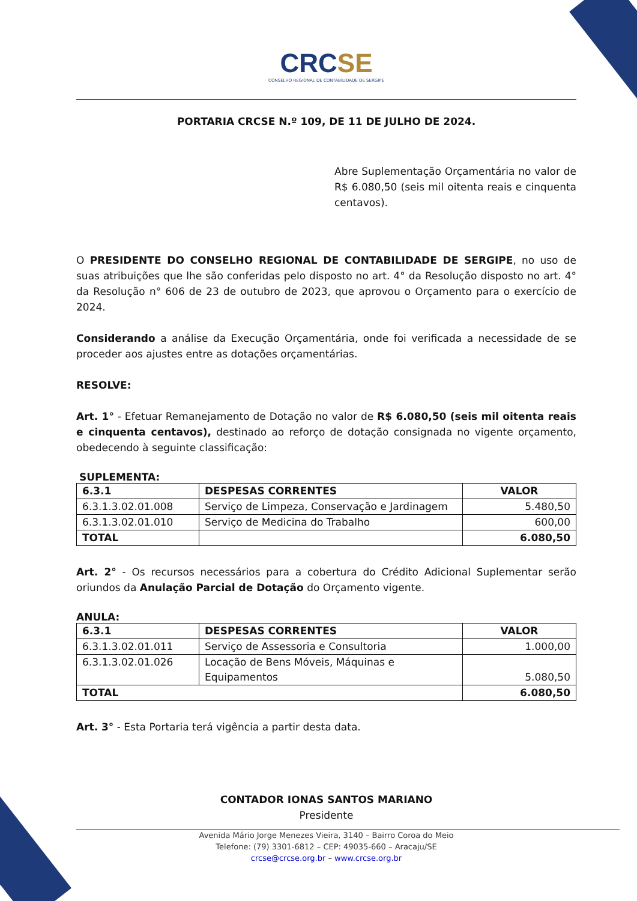CRCSE
CONSELHO REGIONAL DE CONTABILIDADE DE SERGIPE
PORTARIA CRCSE N.º 109, DE 11 DE JULHO DE 2024.
Abre Suplementação Orçamentária no valor de R$ 6.080,50 (seis mil oitenta reais e cinquenta centavos).
O PRESIDENTE DO CONSELHO REGIONAL DE CONTABILIDADE DE SERGIPE, no uso de suas atribuições que lhe são conferidas pelo disposto no art. 4° da Resolução disposto no art. 4° da Resolução n° 606 de 23 de outubro de 2023, que aprovou o Orçamento para o exercício de 2024.
Considerando a análise da Execução Orçamentária, onde foi verificada a necessidade de se proceder aos ajustes entre as dotações orçamentárias.
RESOLVE:
Art. 1° - Efetuar Remanejamento de Dotação no valor de R$ 6.080,50 (seis mil oitenta reais e cinquenta centavos), destinado ao reforço de dotação consignada no vigente orçamento, obedecendo à seguinte classificação:
SUPLEMENTA:
| 6.3.1 | DESPESAS CORRENTES | VALOR |
| --- | --- | --- |
| 6.3.1.3.02.01.008 | Serviço de Limpeza, Conservação e Jardinagem | 5.480,50 |
| 6.3.1.3.02.01.010 | Serviço de Medicina do Trabalho | 600,00 |
| TOTAL | | 6.080,50 |
Art. 2° - Os recursos necessários para a cobertura do Crédito Adicional Suplementar serão oriundos da Anulação Parcial de Dotação do Orçamento vigente.
ANULA:
| 6.3.1 | DESPESAS CORRENTES | VALOR |
| --- | --- | --- |
| 6.3.1.3.02.01.011 | Serviço de Assessoria e Consultoria | 1.000,00 |
| 6.3.1.3.02.01.026 | Locação de Bens Móveis, Máquinas e Equipamentos | 5.080,50 |
| TOTAL | | 6.080,50 |
Art. 3° - Esta Portaria terá vigência a partir desta data.
CONTADOR IONAS SANTOS MARIANO
Presidente
Avenida Mário Jorge Menezes Vieira, 3140 – Bairro Coroa do Meio
Telefone: (79) 3301-6812 – CEP: 49035-660 – Aracaju/SE
crcse@crcse.org.br – www.crcse.org.br